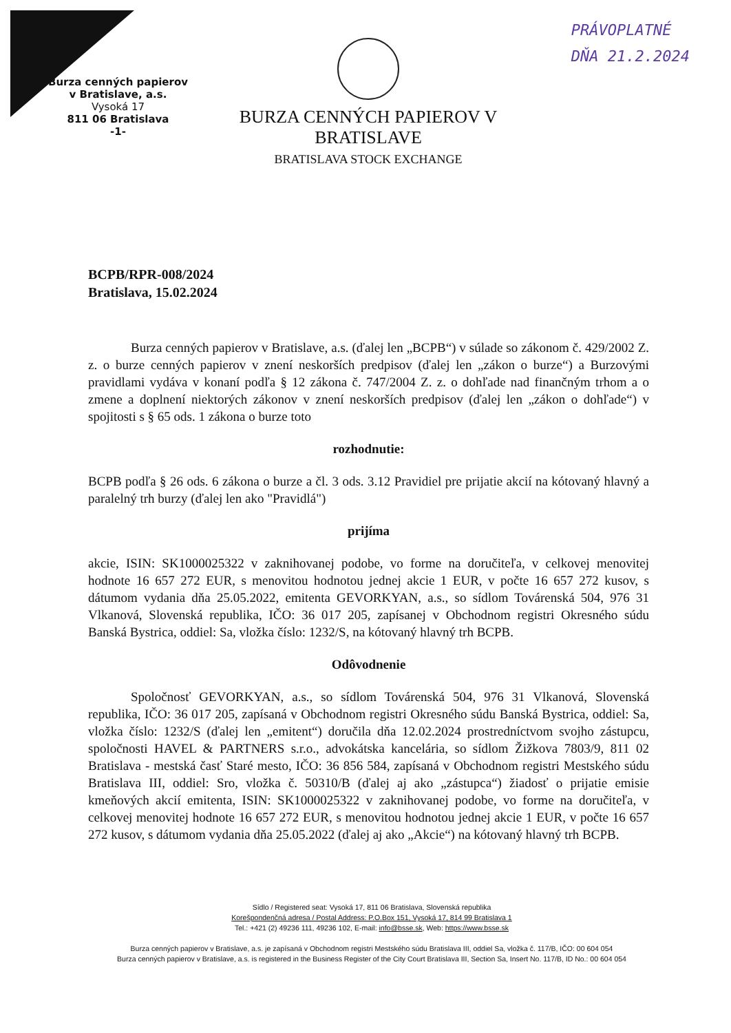PRÁVOPLATNÉ
DŇA 21.2.2024
Burza cenných papierov
v Bratislave, a.s.
Vysoká 17
811 06 Bratislava
-1-
BURZA CENNÝCH PAPIEROV V BRATISLAVE
BRATISLAVA STOCK EXCHANGE
BCPB/RPR-008/2024
Bratislava, 15.02.2024
Burza cenných papierov v Bratislave, a.s. (ďalej len „BCPB“) v súlade so zákonom č. 429/2002 Z. z. o burze cenných papierov v znení neskorších predpisov (ďalej len „zákon o burze“) a Burzovými pravidlami vydáva v konaní podľa § 12 zákona č. 747/2004 Z. z. o dohľade nad finančným trhom a o zmene a doplnení niektorých zákonov v znení neskorších predpisov (ďalej len „zákon o dohľade“) v spojitosti s § 65 ods. 1 zákona o burze toto
rozhodnutie:
BCPB podľa § 26 ods. 6 zákona o burze a čl. 3 ods. 3.12 Pravidiel pre prijatie akcií na kótovaný hlavný a paralelný trh burzy (ďalej len ako "Pravidlá")
prijíma
akcie, ISIN: SK1000025322 v zaknihovanej podobe, vo forme na doručiteľa, v celkovej menovitej hodnote 16 657 272 EUR, s menovitou hodnotou jednej akcie 1 EUR, v počte 16 657 272 kusov, s dátumom vydania dňa 25.05.2022, emitenta GEVORKYAN, a.s., so sídlom Továrenská 504, 976 31 Vlkanová, Slovenská republika, IČO: 36 017 205, zapísanej v Obchodnom registri Okresného súdu Banská Bystrica, oddiel: Sa, vložka číslo: 1232/S, na kótovaný hlavný trh BCPB.
Odôvodnenie
Spoločnosť GEVORKYAN, a.s., so sídlom Továrenská 504, 976 31 Vlkanová, Slovenská republika, IČO: 36 017 205, zapísaná v Obchodnom registri Okresného súdu Banská Bystrica, oddiel: Sa, vložka číslo: 1232/S (ďalej len „emitent“) doručila dňa 12.02.2024 prostredníctvom svojho zástupcu, spoločnosti HAVEL & PARTNERS s.r.o., advokátska kancelária, so sídlom Žižkova 7803/9, 811 02 Bratislava - mestská časť Staré mesto, IČO: 36 856 584, zapísaná v Obchodnom registri Mestského súdu Bratislava III, oddiel: Sro, vložka č. 50310/B (ďalej aj ako „zástupca“) žiadosť o prijatie emisie kmeňových akcií emitenta, ISIN: SK1000025322 v zaknihovanej podobe, vo forme na doručiteľa, v celkovej menovitej hodnote 16 657 272 EUR, s menovitou hodnotou jednej akcie 1 EUR, v počte 16 657 272 kusov, s dátumom vydania dňa 25.05.2022 (ďalej aj ako „Akcie“) na kótovaný hlavný trh BCPB.
Sídlo / Registered seat: Vysoká 17, 811 06 Bratislava, Slovenská republika
Korešpondenčná adresa / Postal Address: P.O.Box 151, Vysoká 17, 814 99 Bratislava 1
Tel.: +421 (2) 49236 111, 49236 102, E-mail: info@bsse.sk, Web: https://www.bsse.sk
Burza cenných papierov v Bratislave, a.s. je zapísaná v Obchodnom registri Mestského súdu Bratislava III, oddiel Sa, vložka č. 117/B, IČO: 00 604 054
Burza cenných papierov v Bratislave, a.s. is registered in the Business Register of the City Court Bratislava III, Section Sa, Insert No. 117/B, ID No.: 00 604 054